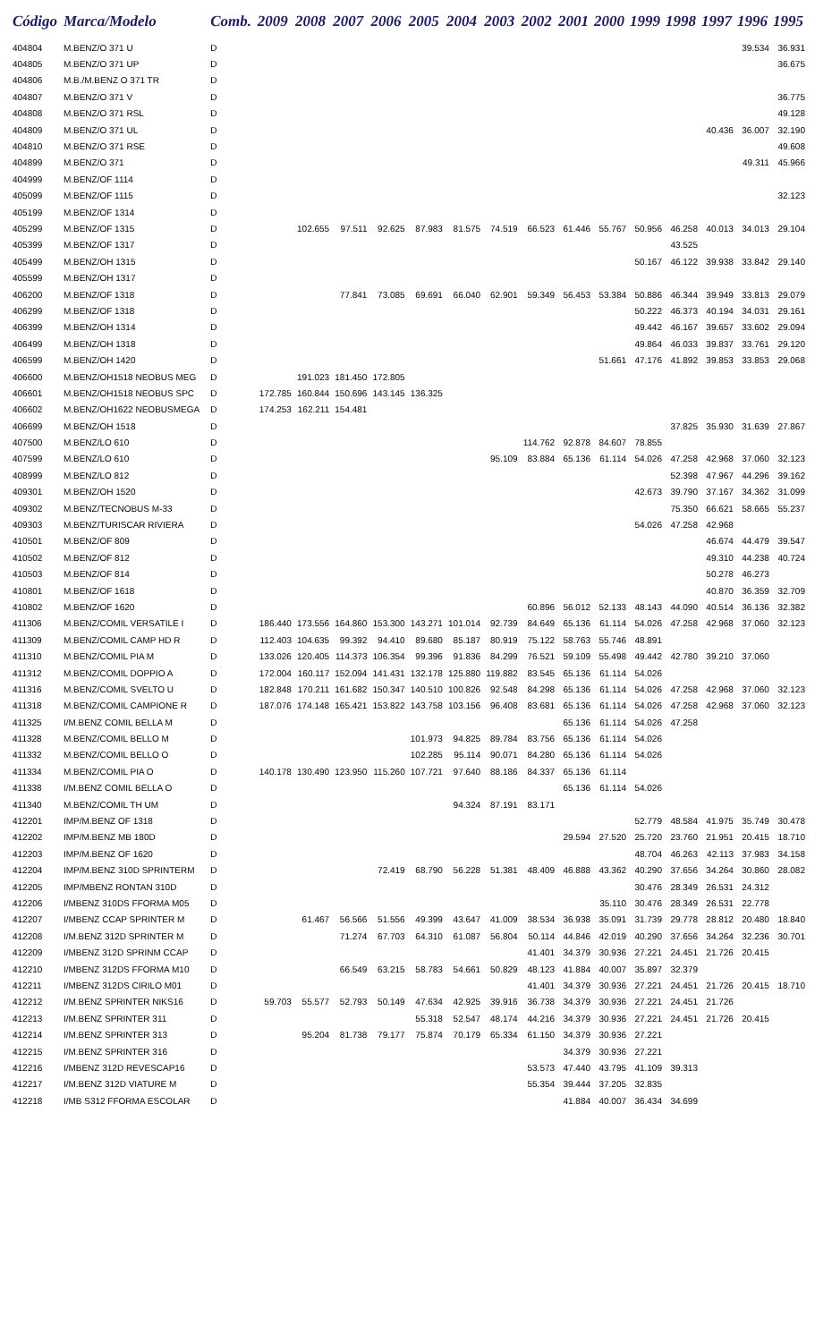| Código | Marca/Modelo | Comb. | 2009 | 2008 | 2007 | 2006 | 2005 | 2004 | 2003 | 2002 | 2001 | 2000 | 1999 | 1998 | 1997 | 1996 | 1995 |
| --- | --- | --- | --- | --- | --- | --- | --- | --- | --- | --- | --- | --- | --- | --- | --- | --- | --- |
| 404804 | M.BENZ/O 371 U | D | | | | | | | | | | | | | | 39.534 | 36.931 |
| 404805 | M.BENZ/O 371 UP | D | | | | | | | | | | | | | | | 36.675 |
| 404806 | M.B./M.BENZ O 371 TR | D | | | | | | | | | | | | | | | |
| 404807 | M.BENZ/O 371 V | D | | | | | | | | | | | | | | | 36.775 |
| 404808 | M.BENZ/O 371 RSL | D | | | | | | | | | | | | | | | 49.128 |
| 404809 | M.BENZ/O 371 UL | D | | | | | | | | | | | | | 40.436 | 36.007 | 32.190 |
| 404810 | M.BENZ/O 371 RSE | D | | | | | | | | | | | | | | | 49.608 |
| 404899 | M.BENZ/O 371 | D | | | | | | | | | | | | | | 49.311 | 45.966 |
| 404999 | M.BENZ/OF 1114 | D | | | | | | | | | | | | | | | |
| 405099 | M.BENZ/OF 1115 | D | | | | | | | | | | | | | | | 32.123 |
| 405199 | M.BENZ/OF 1314 | D | | | | | | | | | | | | | | | |
| 405299 | M.BENZ/OF 1315 | D | | 102.655 | 97.511 | 92.625 | 87.983 | 81.575 | 74.519 | 66.523 | 61.446 | 55.767 | 50.956 | 46.258 | 40.013 | 34.013 | 29.104 |
| 405399 | M.BENZ/OF 1317 | D | | | | | | | | | | | | 43.525 | | | |
| 405499 | M.BENZ/OH 1315 | D | | | | | | | | | | | 50.167 | 46.122 | 39.938 | 33.842 | 29.140 |
| 405599 | M.BENZ/OH 1317 | D | | | | | | | | | | | | | | | |
| 406200 | M.BENZ/OF 1318 | D | | | 77.841 | 73.085 | 69.691 | 66.040 | 62.901 | 59.349 | 56.453 | 53.384 | 50.886 | 46.344 | 39.949 | 33.813 | 29.079 |
| 406299 | M.BENZ/OF 1318 | D | | | | | | | | | | | 50.222 | 46.373 | 40.194 | 34.031 | 29.161 |
| 406399 | M.BENZ/OH 1314 | D | | | | | | | | | | | 49.442 | 46.167 | 39.657 | 33.602 | 29.094 |
| 406499 | M.BENZ/OH 1318 | D | | | | | | | | | | | 49.864 | 46.033 | 39.837 | 33.761 | 29.120 |
| 406599 | M.BENZ/OH 1420 | D | | | | | | | | | | 51.661 | 47.176 | 41.892 | 39.853 | 33.853 | 29.068 |
| 406600 | M.BENZ/OH1518 NEOBUS MEG | D | | 191.023 | 181.450 | 172.805 | | | | | | | | | | | |
| 406601 | M.BENZ/OH1518 NEOBUS SPC | D | 172.785 | 160.844 | 150.696 | 143.145 | 136.325 | | | | | | | | | | |
| 406602 | M.BENZ/OH1622 NEOBUSMEGA | D | 174.253 | 162.211 | 154.481 | | | | | | | | | | | | |
| 406699 | M.BENZ/OH 1518 | D | | | | | | | | | | | | 37.825 | 35.930 | 31.639 | 27.867 |
| 407500 | M.BENZ/LO 610 | D | | | | | | | | 114.762 | 92.878 | 84.607 | 78.855 | | | | |
| 407599 | M.BENZ/LO 610 | D | | | | | | | 95.109 | 83.884 | 65.136 | 61.114 | 54.026 | 47.258 | 42.968 | 37.060 | 32.123 |
| 408999 | M.BENZ/LO 812 | D | | | | | | | | | | | | 52.398 | 47.967 | 44.296 | 39.162 |
| 409301 | M.BENZ/OH 1520 | D | | | | | | | | | | | 42.673 | 39.790 | 37.167 | 34.362 | 31.099 |
| 409302 | M.BENZ/TECNOBUS M-33 | D | | | | | | | | | | | | 75.350 | 66.621 | 58.665 | 55.237 |
| 409303 | M.BENZ/TURISCAR RIVIERA | D | | | | | | | | | | | 54.026 | 47.258 | 42.968 | | |
| 410501 | M.BENZ/OF 809 | D | | | | | | | | | | | | | 46.674 | 44.479 | 39.547 |
| 410502 | M.BENZ/OF 812 | D | | | | | | | | | | | | | 49.310 | 44.238 | 40.724 |
| 410503 | M.BENZ/OF 814 | D | | | | | | | | | | | | | 50.278 | 46.273 | |
| 410801 | M.BENZ/OF 1618 | D | | | | | | | | | | | | | 40.870 | 36.359 | 32.709 |
| 410802 | M.BENZ/OF 1620 | D | | | | | | | | 60.896 | 56.012 | 52.133 | 48.143 | 44.090 | 40.514 | 36.136 | 32.382 |
| 411306 | M.BENZ/COMIL VERSATILE I | D | 186.440 | 173.556 | 164.860 | 153.300 | 143.271 | 101.014 | 92.739 | 84.649 | 65.136 | 61.114 | 54.026 | 47.258 | 42.968 | 37.060 | 32.123 |
| 411309 | M.BENZ/COMIL CAMP HD R | D | 112.403 | 104.635 | 99.392 | 94.410 | 89.680 | 85.187 | 80.919 | 75.122 | 58.763 | 55.746 | 48.891 | | | | |
| 411310 | M.BENZ/COMIL PIA M | D | 133.026 | 120.405 | 114.373 | 106.354 | 99.396 | 91.836 | 84.299 | 76.521 | 59.109 | 55.498 | 49.442 | 42.780 | 39.210 | 37.060 | |
| 411312 | M.BENZ/COMIL DOPPIO A | D | 172.004 | 160.117 | 152.094 | 141.431 | 132.178 | 125.880 | 119.882 | 83.545 | 65.136 | 61.114 | 54.026 | | | | |
| 411316 | M.BENZ/COMIL SVELTO U | D | 182.848 | 170.211 | 161.682 | 150.347 | 140.510 | 100.826 | 92.548 | 84.298 | 65.136 | 61.114 | 54.026 | 47.258 | 42.968 | 37.060 | 32.123 |
| 411318 | M.BENZ/COMIL CAMPIONE R | D | 187.076 | 174.148 | 165.421 | 153.822 | 143.758 | 103.156 | 96.408 | 83.681 | 65.136 | 61.114 | 54.026 | 47.258 | 42.968 | 37.060 | 32.123 |
| 411325 | I/M.BENZ COMIL BELLA M | D | | | | | | | | | 65.136 | 61.114 | 54.026 | 47.258 | | | |
| 411328 | M.BENZ/COMIL BELLO M | D | | | | | 101.973 | 94.825 | 89.784 | 83.756 | 65.136 | 61.114 | 54.026 | | | | |
| 411332 | M.BENZ/COMIL BELLO O | D | | | | | 102.285 | 95.114 | 90.071 | 84.280 | 65.136 | 61.114 | 54.026 | | | | |
| 411334 | M.BENZ/COMIL PIA O | D | 140.178 | 130.490 | 123.950 | 115.260 | 107.721 | 97.640 | 88.186 | 84.337 | 65.136 | 61.114 | | | | | |
| 411338 | I/M.BENZ COMIL BELLA O | D | | | | | | | | | 65.136 | 61.114 | 54.026 | | | | |
| 411340 | M.BENZ/COMIL TH UM | D | | | | | | 94.324 | 87.191 | 83.171 | | | | | | | |
| 412201 | IMP/M.BENZ OF 1318 | D | | | | | | | | | | | 52.779 | 48.584 | 41.975 | 35.749 | 30.478 |
| 412202 | IMP/M.BENZ MB 180D | D | | | | | | | | | 29.594 | 27.520 | 25.720 | 23.760 | 21.951 | 20.415 | 18.710 |
| 412203 | IMP/M.BENZ OF 1620 | D | | | | | | | | | | | 48.704 | 46.263 | 42.113 | 37.983 | 34.158 |
| 412204 | IMP/M.BENZ 310D SPRINTERM | D | | | | 72.419 | 68.790 | 56.228 | 51.381 | 48.409 | 46.888 | 43.362 | 40.290 | 37.656 | 34.264 | 30.860 | 28.082 |
| 412205 | IMP/MBENZ RONTAN 310D | D | | | | | | | | | | | 30.476 | 28.349 | 26.531 | 24.312 | |
| 412206 | I/MBENZ 310DS FFORMA M05 | D | | | | | | | | | | 35.110 | 30.476 | 28.349 | 26.531 | 22.778 | |
| 412207 | I/MBENZ CCAP SPRINTER M | D | | 61.467 | 56.566 | 51.556 | 49.399 | 43.647 | 41.009 | 38.534 | 36.938 | 35.091 | 31.739 | 29.778 | 28.812 | 20.480 | 18.840 |
| 412208 | I/M.BENZ 312D SPRINTER M | D | | | 71.274 | 67.703 | 64.310 | 61.087 | 56.804 | 50.114 | 44.846 | 42.019 | 40.290 | 37.656 | 34.264 | 32.236 | 30.701 |
| 412209 | I/MBENZ 312D SPRINM CCAP | D | | | | | | | | 41.401 | 34.379 | 30.936 | 27.221 | 24.451 | 21.726 | 20.415 | |
| 412210 | I/MBENZ 312DS FFORMA M10 | D | | | 66.549 | 63.215 | 58.783 | 54.661 | 50.829 | 48.123 | 41.884 | 40.007 | 35.897 | 32.379 | | | |
| 412211 | I/MBENZ 312DS CIRILO M01 | D | | | | | | | | 41.401 | 34.379 | 30.936 | 27.221 | 24.451 | 21.726 | 20.415 | 18.710 |
| 412212 | I/M.BENZ SPRINTER NIKS16 | D | 59.703 | 55.577 | 52.793 | 50.149 | 47.634 | 42.925 | 39.916 | 36.738 | 34.379 | 30.936 | 27.221 | 24.451 | 21.726 | | |
| 412213 | I/M.BENZ SPRINTER 311 | D | | | | | 55.318 | 52.547 | 48.174 | 44.216 | 34.379 | 30.936 | 27.221 | 24.451 | 21.726 | 20.415 | |
| 412214 | I/M.BENZ SPRINTER 313 | D | | 95.204 | 81.738 | 79.177 | 75.874 | 70.179 | 65.334 | 61.150 | 34.379 | 30.936 | 27.221 | | | | |
| 412215 | I/M.BENZ SPRINTER 316 | D | | | | | | | | | 34.379 | 30.936 | 27.221 | | | | |
| 412216 | I/MBENZ 312D REVESCAP16 | D | | | | | | | | 53.573 | 47.440 | 43.795 | 41.109 | 39.313 | | | |
| 412217 | I/M.BENZ 312D VIATURE M | D | | | | | | | | 55.354 | 39.444 | 37.205 | 32.835 | | | | |
| 412218 | I/MB S312 FFORMA ESCOLAR | D | | | | | | | | | 41.884 | 40.007 | 36.434 | 34.699 | | | |